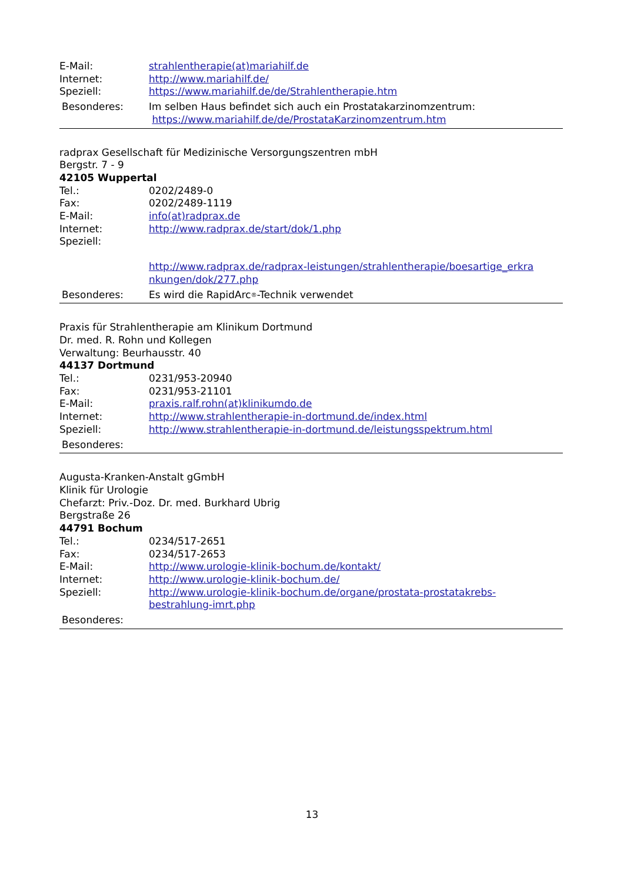E-Mail: strahlentherapie(at)mariahilf.de
Internet: http://www.mariahilf.de/
Speziell: https://www.mariahilf.de/de/Strahlentherapie.htm
Besonderes: Im selben Haus befindet sich auch ein Prostatakarzinomzentrum:
https://www.mariahilf.de/de/ProstataKarzinomzentrum.htm
radprax Gesellschaft für Medizinische Versorgungszentren mbH
Bergstr. 7 - 9
42105 Wuppertal
Tel.: 0202/2489-0
Fax: 0202/2489-1119
E-Mail: info(at)radprax.de
Internet: http://www.radprax.de/start/dok/1.php
Speziell:
http://www.radprax.de/radprax-leistungen/strahlentherapie/boesartige_erkra nkungen/dok/277.php
Besonderes: Es wird die RapidArc<sup>®</sup>-Technik verwendet
Praxis für Strahlentherapie am Klinikum Dortmund
Dr. med. R. Rohn und Kollegen
Verwaltung: Beurhausstr. 40
44137 Dortmund
Tel.: 0231/953-20940
Fax: 0231/953-21101
E-Mail: praxis.ralf.rohn(at)klinikumdo.de
Internet: http://www.strahlentherapie-in-dortmund.de/index.html
Speziell: http://www.strahlentherapie-in-dortmund.de/leistungsspektrum.html
Besonderes:
Augusta-Kranken-Anstalt gGmbH
Klinik für Urologie
Chefarzt: Priv.-Doz. Dr. med. Burkhard Ubrig
Bergstraße 26
44791 Bochum
Tel.: 0234/517-2651
Fax: 0234/517-2653
E-Mail: http://www.urologie-klinik-bochum.de/kontakt/
Internet: http://www.urologie-klinik-bochum.de/
Speziell: http://www.urologie-klinik-bochum.de/organe/prostata-prostatakrebs-
bestrahlung-imrt.php
Besonderes:
13